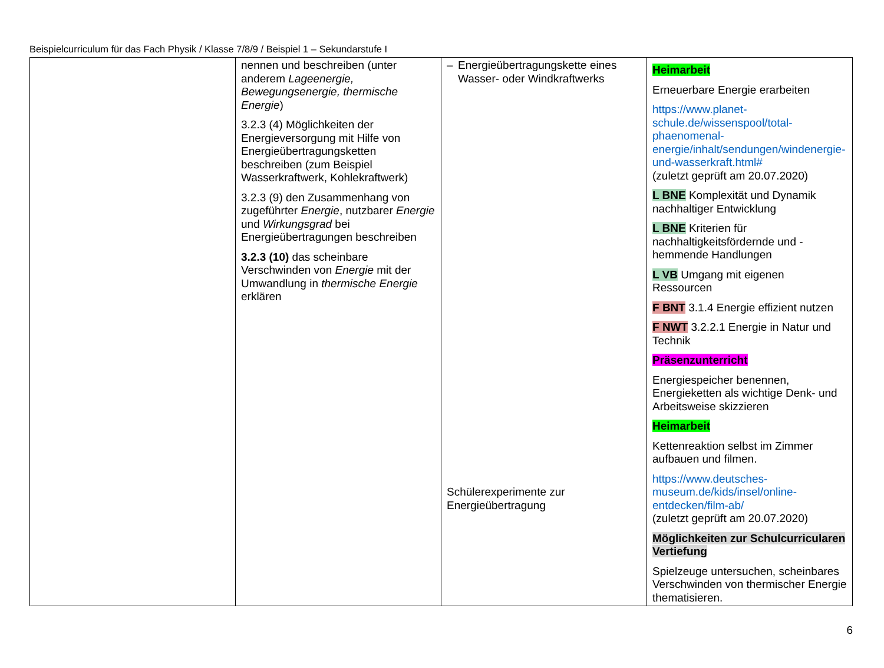Beispielcurriculum für das Fach Physik / Klasse 7/8/9 / Beispiel 1 – Sekundarstufe I
| | nennen und beschreiben (unter anderem Lageenergie, Bewegungsenergie, thermische Energie ) 3.2.3 (4) Möglichkeiten der Energieversorgung mit Hilfe von Energieübertragungsketten beschreiben (zum Beispiel Wasserkraftwerk, Kohlekraftwerk) 3.2.3 (9) den Zusammenhang von zugeführter Energie , nutzbarer Energie und Wirkungsgrad bei Energieübertragungen beschreiben 3.2.3 (10) das scheinbare Verschwinden von Energie mit der Umwandlung in thermische Energie erklären | – Energieübertragungskette eines Wasser- oder Windkraftwerks Schülerexperimente zur Energieübertragung | Heimarbeit Erneuerbare Energie erarbeiten https://www.planet-schule.de/wissenspool/total-phaenomenal-energie/inhalt/sendungen/windenergie-und-wasserkraft.html# (zuletzt geprüft am 20.07.2020) L BNE Komplexität und Dynamik nachhaltiger Entwicklung L BNE Kriterien für nachhaltigkeitsfördernde und -hemmende Handlungen L VB Umgang mit eigenen Ressourcen F BNT 3.1.4 Energie effizient nutzen F NWT 3.2.2.1 Energie in Natur und Technik Präsenzunterricht Energiespeicher benennen, Energieketten als wichtige Denk- und Arbeitsweise skizzieren Heimarbeit Kettenreaktion selbst im Zimmer aufbauen und filmen. https://www.deutsches-museum.de/kids/insel/online-entdecken/film-ab/ (zuletzt geprüft am 20.07.2020) Möglichkeiten zur Schulcurricularen Vertiefung Spielzeuge untersuchen, scheinbares Verschwinden von thermischer Energie thematisieren. |
6